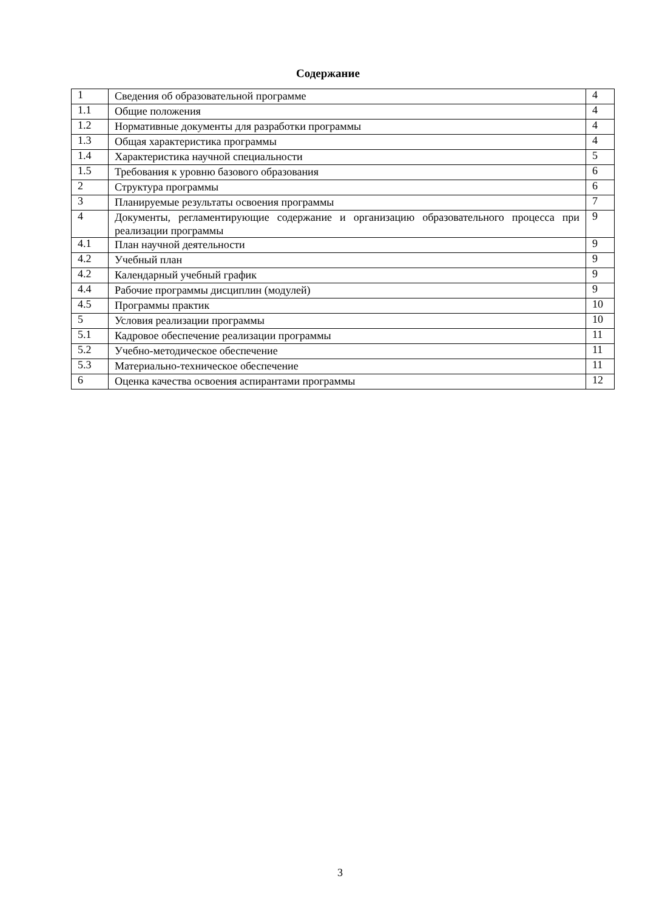Содержание
| 1 | Сведения об образовательной программе | 4 |
| 1.1 | Общие положения | 4 |
| 1.2 | Нормативные документы для разработки программы | 4 |
| 1.3 | Общая характеристика программы | 4 |
| 1.4 | Характеристика научной специальности | 5 |
| 1.5 | Требования к уровню базового образования | 6 |
| 2 | Структура программы | 6 |
| 3 | Планируемые результаты освоения программы | 7 |
| 4 | Документы, регламентирующие содержание и организацию образовательного процесса при реализации программы | 9 |
| 4.1 | План научной деятельности | 9 |
| 4.2 | Учебный план | 9 |
| 4.2 | Календарный учебный график | 9 |
| 4.4 | Рабочие программы дисциплин (модулей) | 9 |
| 4.5 | Программы практик | 10 |
| 5 | Условия реализации программы | 10 |
| 5.1 | Кадровое обеспечение реализации программы | 11 |
| 5.2 | Учебно-методическое обеспечение | 11 |
| 5.3 | Материально-техническое обеспечение | 11 |
| 6 | Оценка качества освоения аспирантами программы | 12 |
3